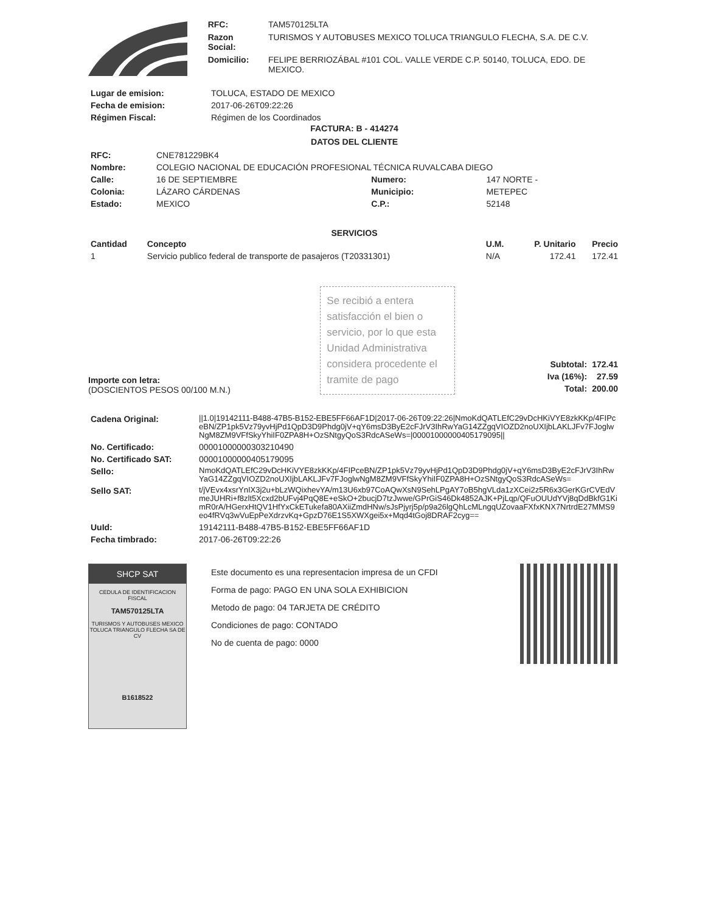| RFC: | TAM570125LTA |
| Razon Social: | TURISMOS Y AUTOBUSES MEXICO TOLUCA TRIANGULO FLECHA, S.A. DE C.V. |
| Domicilio: | FELIPE BERRIOZÁBAL #101 COL. VALLE VERDE C.P. 50140, TOLUCA, EDO. DE MEXICO. |
| Lugar de emision: | TOLUCA, ESTADO DE MEXICO |
| Fecha de emision: | 2017-06-26T09:22:26 |
| Régimen Fiscal: | Régimen de los Coordinados |
FACTURA: B - 414274
DATOS DEL CLIENTE
| RFC: | CNE781229BK4 | | |
| Nombre: | COLEGIO NACIONAL DE EDUCACIÓN PROFESIONAL TÉCNICA RUVALCABA DIEGO | | |
| Calle: | 16 DE SEPTIEMBRE | Numero: | 147 NORTE - |
| Colonia: | LÁZARO CÁRDENAS | Municipio: | METEPEC |
| Estado: | MEXICO | C.P.: | 52148 |
SERVICIOS
| Cantidad | Concepto | U.M. | P. Unitario | Precio |
| --- | --- | --- | --- | --- |
| 1 | Servicio publico federal de transporte de pasajeros (T20331301) | N/A | 172.41 | 172.41 |
Importe con letra:
(DOSCIENTOS PESOS 00/100 M.N.)
Se recibió a entera satisfacción el bien o servicio, por lo que esta Unidad Administrativa considera procedente el tramite de pago
| Subtotal: | 172.41 |
| Iva (16%): | 27.59 |
| Total: | 200.00 |
| Cadena Original: | //1.0/19142111-B488-47B5-B152-EBE5FF66AF1D/2017-06-26T09:22:26/NmoKdQATLEfC29vDcHKiVYE8zkKKp/4FIPceBN/ZP1pk5Vz79yvHjPd1QpD3D9Phdg0jV+qY6msD3ByE2cFJrV3IhRwYaG14ZZgqVIOZD2noUXIjbLAKLJFv7FJoglwNgM8ZM9VFfSkyYhiIF0ZPA8H+OzSNtgyQoS3RdcASeWs=/00001000000405179095// |
| No. Certificado: | 00001000000303210490 |
| No. Certificado SAT: | 00001000000405179095 |
| Sello: | NmoKdQATLEfC29vDcHKiVYE8zkKKp/4FIPceBN/ZP1pk5Vz79yvHjPd1QpD3D9Phdg0jV+qY6msD3ByE2cFJrV3IhRwYaG14ZZgqVIOZD2noUXIjbLAKLJFv7FJoglwNgM8ZM9VFfSkyYhiIF0ZPA8H+OzSNtgyQoS3RdcASeWs= |
| Sello SAT: | t/jVEvx4xsrYnIX3j2u+bLzWQixhevYA/m13U6xb97CoAQwXsN9SehLPgAY7oB5hgVLda1zXCei2z5R6x3GerKGrCVEdVmeJUHRi+f8zlt5Xcxd2bUFvj4PqQ8E+eSkO+2bucjD7tzJwwe/GPrGiS46Dk4852AJK+PjLqp/QFuOUUdYVj8qDdBkfG1KimR0rA/HGerxHtQV1HfYxCkETukefa80AXiiZmdHNw/sJsPjyrj5p/p9a26lgQhLcMLngqUZovaaFXfxKNX7NrtrdE27MMS9eo4fRVq3wVuEpPeXdrzvKq+GpzD76E1S5XWXgei5x+Mqd4tGoj8DRAF2cyg== |
| UuId: | 19142111-B488-47B5-B152-EBE5FF66AF1D |
| Fecha timbrado: | 2017-06-26T09:22:26 |
SHCP SAT
CEDULA DE IDENTIFICACION FISCAL
TAM570125LTA
TURISMOS Y AUTOBUSES MEXICO TOLUCA TRIANGULO FLECHA SA DE CV
B1618522
Este documento es una representacion impresa de un CFDI
Forma de pago: PAGO EN UNA SOLA EXHIBICION
Metodo de pago: 04 TARJETA DE CRÉDITO
Condiciones de pago: CONTADO
No de cuenta de pago: 0000